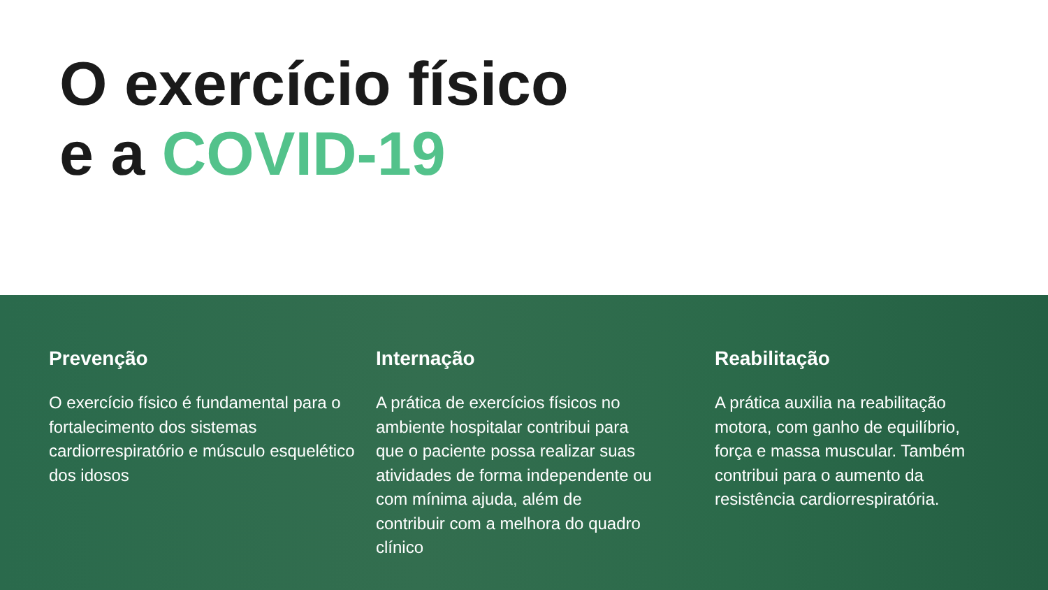O exercício físico
e a COVID-19
Prevenção
O exercício físico é fundamental para o fortalecimento dos sistemas cardiorrespiratório e músculo esquelético dos idosos
Internação
A prática de exercícios físicos no ambiente hospitalar contribui para que o paciente possa realizar suas atividades de forma independente ou com mínima ajuda, além de contribuir com a melhora do quadro clínico
Reabilitação
A prática auxilia na reabilitação motora, com ganho de equilíbrio, força e massa muscular. Também contribui para o aumento da resistência cardiorrespiratória.